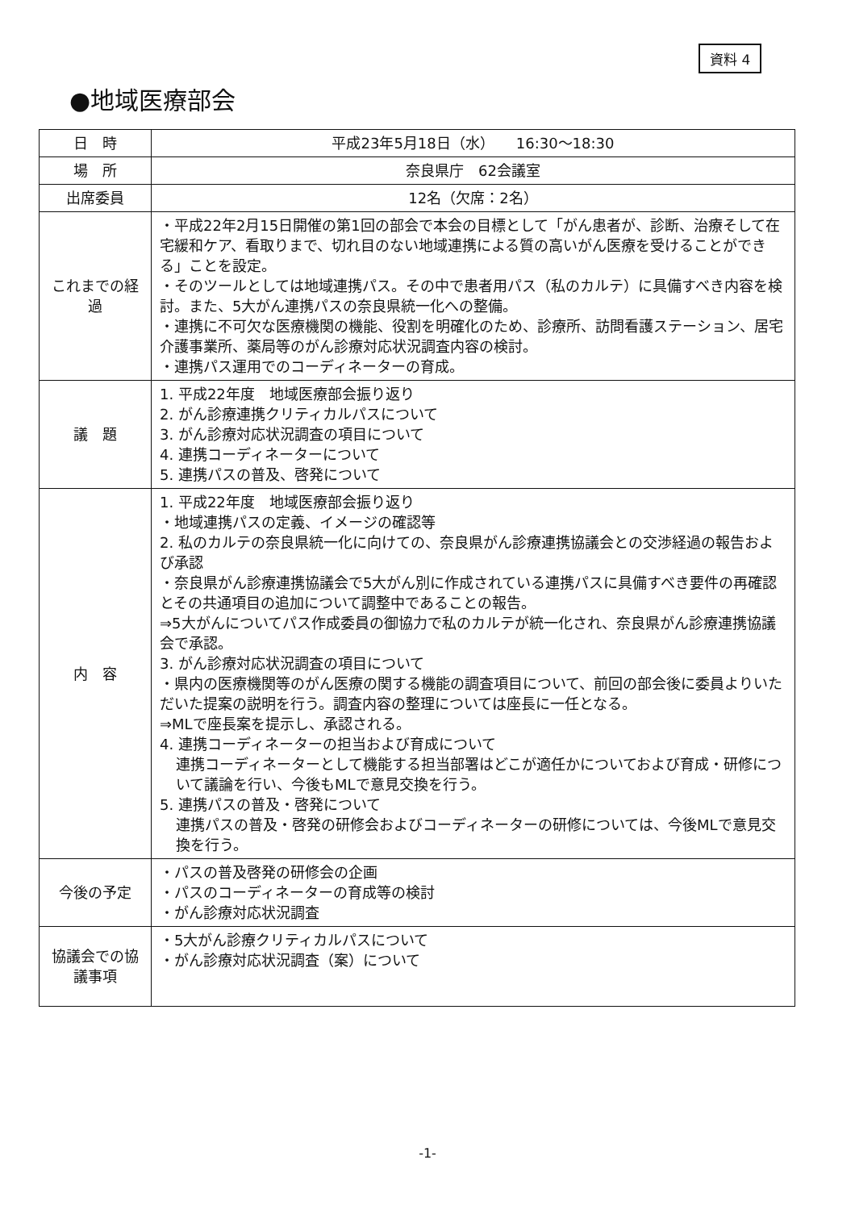資料 4
●地域医療部会
| 日 時 | 平成23年5月18日（水） 16:30〜18:30 |
| 場 所 | 奈良県庁 62会議室 |
| 出席委員 | 12名（欠席：2名） |
| これまでの経過 | ・平成22年2月15日開催の第1回の部会で本会の目標として「がん患者が、診断、治療そして在宅緩和ケア、看取りまで、切れ目のない地域連携による質の高いがん医療を受けることができる」ことを設定。 ・そのツールとしては地域連携パス。その中で患者用パス（私のカルテ）に具備すべき内容を検討。また、5大がん連携パスの奈良県統一化への整備。 ・連携に不可欠な医療機関の機能、役割を明確化のため、診療所、訪問看護ステーション、居宅介護事業所、薬局等のがん診療対応状況調査内容の検討。 ・連携パス運用でのコーディネーターの育成。 |
| 議 題 | 1. 平成22年度 地域医療部会振り返り 2. がん診療連携クリティカルパスについて 3. がん診療対応状況調査の項目について 4. 連携コーディネーターについて 5. 連携パスの普及、啓発について |
| 内 容 | 1. 平成22年度 地域医療部会振り返り ・地域連携パスの定義、イメージの確認等 2. 私のカルテの奈良県統一化に向けての、奈良県がん診療連携協議会との交渉経過の報告および承認 ・奈良県がん診療連携協議会で5大がん別に作成されている連携パスに具備すべき要件の再確認とその共通項目の追加について調整中であることの報告。 ⇒5大がんについてパス作成委員の御協力で私のカルテが統一化され、奈良県がん診療連携協議会で承認。 3. がん診療対応状況調査の項目について ・県内の医療機関等のがん医療の関する機能の調査項目について、前回の部会後に委員よりいただいた提案の説明を行う。調査内容の整理については座長に一任となる。 ⇒MLで座長案を提示し、承認される。 4. 連携コーディネーターの担当および育成について 連携コーディネーターとして機能する担当部署はどこが適任かについておよび育成・研修について議論を行い、今後もMLで意見交換を行う。 5. 連携パスの普及・啓発について 連携パスの普及・啓発の研修会およびコーディネーターの研修については、今後MLで意見交換を行う。 |
| 今後の予定 | ・パスの普及啓発の研修会の企画 ・パスのコーディネーターの育成等の検討 ・がん診療対応状況調査 |
| 協議会での協議事項 | ・5大がん診療クリティカルパスについて ・がん診療対応状況調査（案）について |
-1-